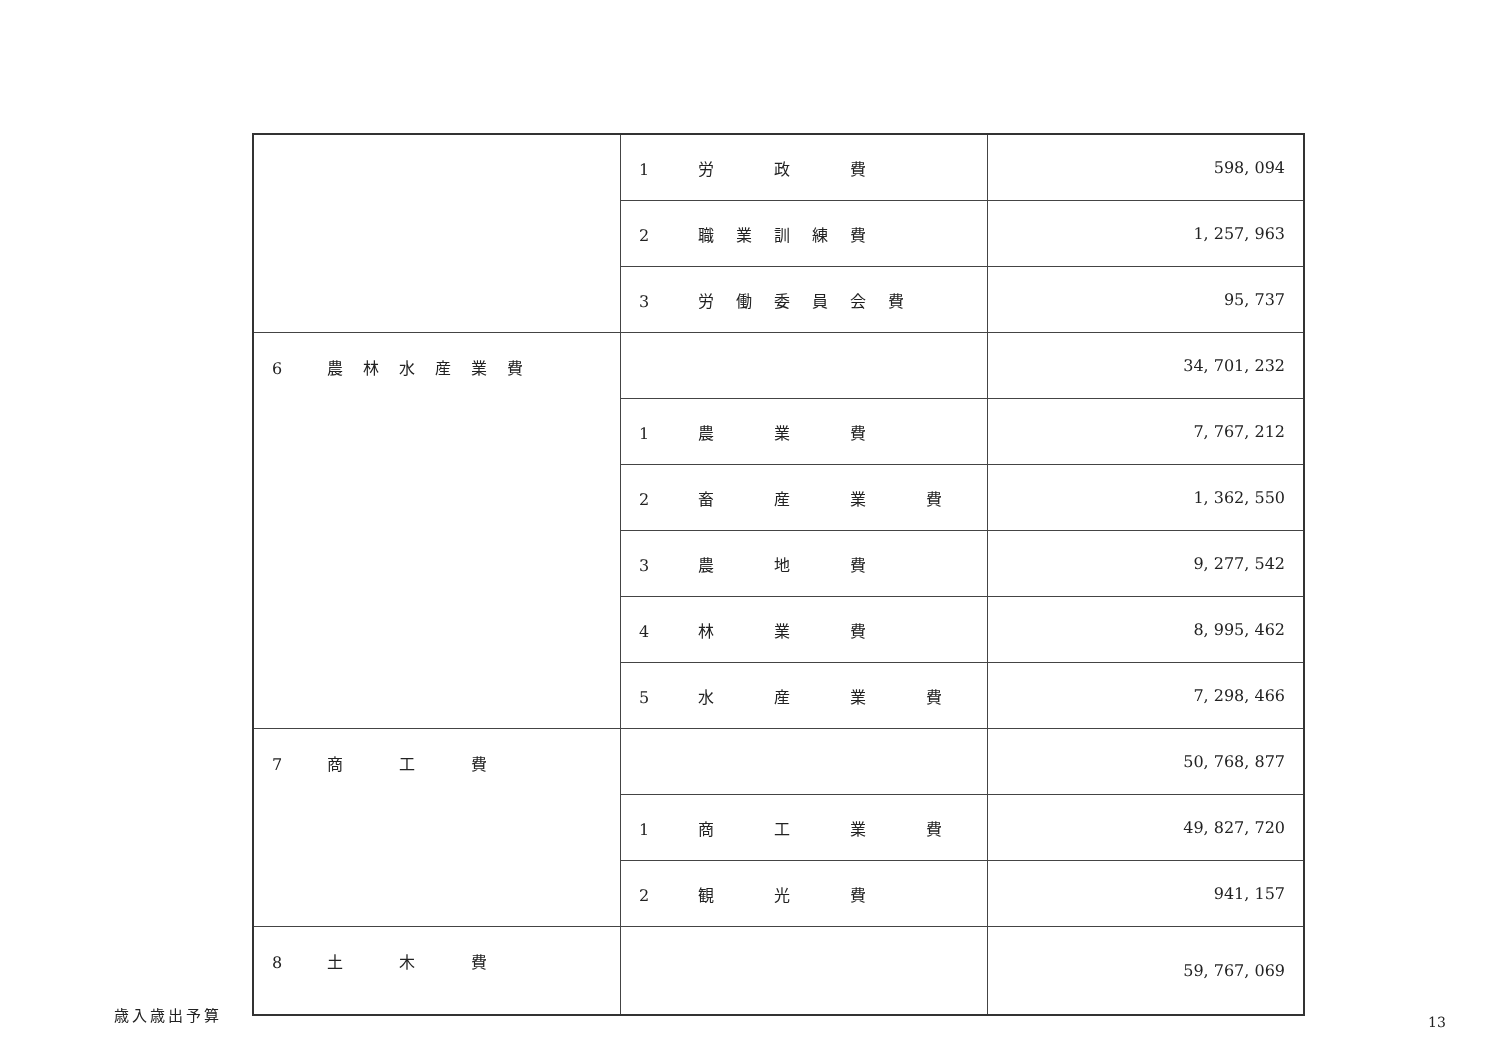| | 1 労 政 費 | 598, 094 |
| | 2 職業訓練費 | 1, 257, 963 |
| | 3 労働委員会費 | 95, 737 |
| 6 農林水産業費 | | 34, 701, 232 |
| | 1 農 業 費 | 7, 767, 212 |
| | 2 畜 産 業 費 | 1, 362, 550 |
| | 3 農 地 費 | 9, 277, 542 |
| | 4 林 業 費 | 8, 995, 462 |
| | 5 水 産 業 費 | 7, 298, 466 |
| 7 商 工 費 | | 50, 768, 877 |
| | 1 商 工 業 費 | 49, 827, 720 |
| | 2 観 光 費 | 941, 157 |
| 8 土 木 費 | | 59, 767, 069 |
歳入歳出予算
13